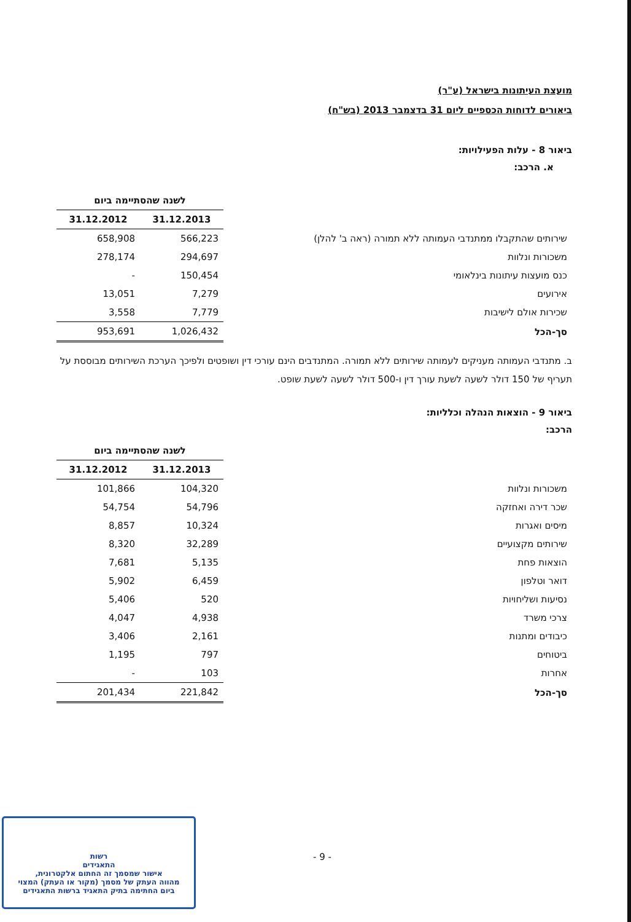מועצת העיתונות בישראל (ע"ר)
ביאורים לדוחות הכספיים ליום 31 בדצמבר 2013 (בש"ח)
ביאור 8 - עלות הפעילויות:
א. הרכב:
| | לשנה שהסתיימה ביום | |
| | 31.12.2013 | 31.12.2012 |
| שירותים שהתקבלו ממתנדבי העמותה ללא תמורה (ראה ב' להלן) | 566,223 | 658,908 |
| משכורות ונלוות | 294,697 | 278,174 |
| כנס מועצות עיתונות בינלאומי | 150,454 | - |
| אירועים | 7,279 | 13,051 |
| שכירות אולם לישיבות | 7,779 | 3,558 |
| סך-הכל | 1,026,432 | 953,691 |
ב. מתנדבי העמותה מעניקים לעמותה שירותים ללא תמורה. המתנדבים הינם עורכי דין ושופטים ולפיכך הערכת השירותים מבוססת על תעריף של 150 דולר לשעה לשעת עורך דין ו-500 דולר לשעה לשעת שופט.
ביאור 9 - הוצאות הנהלה וכלליות:
הרכב:
| | לשנה שהסתיימה ביום | |
| | 31.12.2013 | 31.12.2012 |
| משכורות ונלוות | 104,320 | 101,866 |
| שכר דירה ואחזקה | 54,796 | 54,754 |
| מיסים ואגרות | 10,324 | 8,857 |
| שירותים מקצועיים | 32,289 | 8,320 |
| הוצאות פחת | 5,135 | 7,681 |
| דואר וטלפון | 6,459 | 5,902 |
| נסיעות ושליחויות | 520 | 5,406 |
| צרכי משרד | 4,938 | 4,047 |
| כיבודים ומתנות | 2,161 | 3,406 |
| ביטוחים | 797 | 1,195 |
| אחרות | 103 | - |
| סך-הכל | 221,842 | 201,434 |
- 9 -
רשות
התאגידים
אישור שמסמך זה החתום אלקטרונית,
מהווה העתק של מסמך (מקור או העתק) המצוי
ביום החתימה בתיק התאגיד ברשות התאגידים